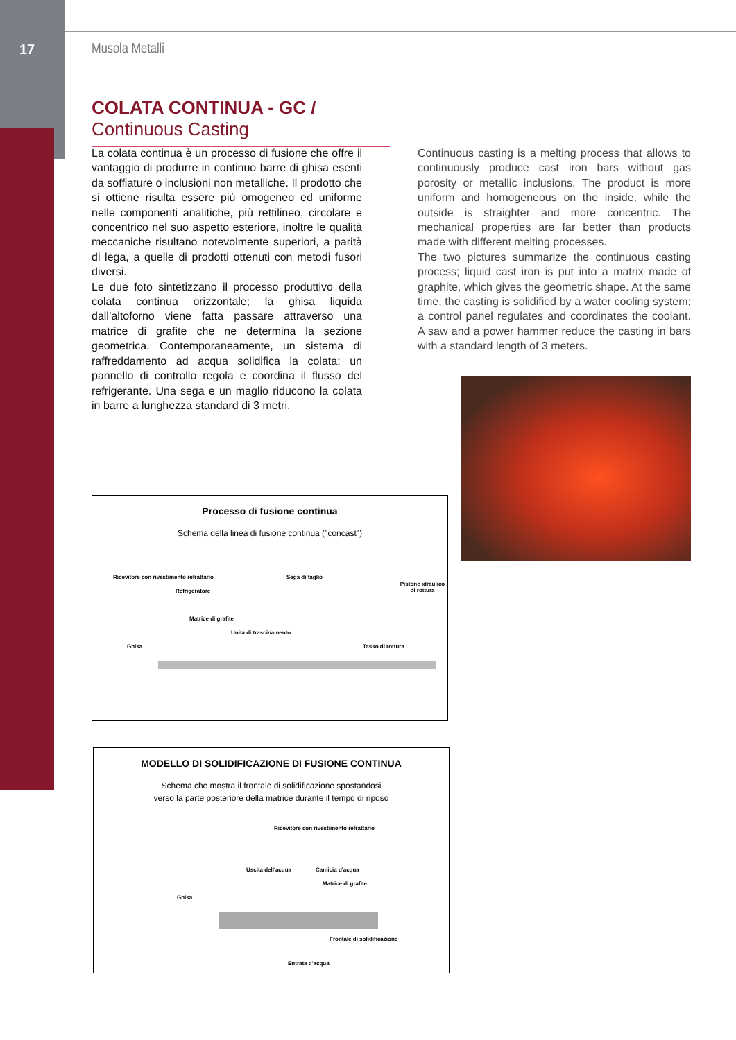17 Musola Metalli
COLATA CONTINUA - GC / Continuous Casting
La colata continua è un processo di fusione che offre il vantaggio di produrre in continuo barre di ghisa esenti da soffiature o inclusioni non metalliche. Il prodotto che si ottiene risulta essere più omogeneo ed uniforme nelle componenti analitiche, più rettilineo, circolare e concentrico nel suo aspetto esteriore, inoltre le qualità meccaniche risultano notevolmente superiori, a parità di lega, a quelle di prodotti ottenuti con metodi fusori diversi.
Le due foto sintetizzano il processo produttivo della colata continua orizzontale; la ghisa liquida dall’altoforno viene fatta passare attraverso una matrice di grafite che ne determina la sezione geometrica. Contemporaneamente, un sistema di raffreddamento ad acqua solidifica la colata; un pannello di controllo regola e coordina il flusso del refrigerante. Una sega e un maglio riducono la colata in barre a lunghezza standard di 3 metri.
Continuous casting is a melting process that allows to continuously produce cast iron bars without gas porosity or metallic inclusions. The product is more uniform and homogeneous on the inside, while the outside is straighter and more concentric. The mechanical properties are far better than products made with different melting processes.
The two pictures summarize the continuous casting process; liquid cast iron is put into a matrix made of graphite, which gives the geometric shape. At the same time, the casting is solidified by a water cooling system; a control panel regulates and coordinates the coolant. A saw and a power hammer reduce the casting in bars with a standard length of 3 meters.
Processo di fusione continua
Schema della linea di fusione continua ("concast")
Ricevitore con rivestimento refrattario
Refrigeratore
Sega di taglio
Pistone idraulico di rottura
Matrice di grafite
Unità di trascinamento
Ghisa Tasso di rottura
MODELLO DI SOLIDIFICAZIONE DI FUSIONE CONTINUA
Schema che mostra il frontale di solidificazione spostandosi
verso la parte posteriore della matrice durante il tempo di riposo
Ricevitore con rivestimento refrattario
Uscita dell'acqua Camicia d'acqua
Matrice di grafite
Ghisa
Frontale di solidificazione
Entrata d'acqua